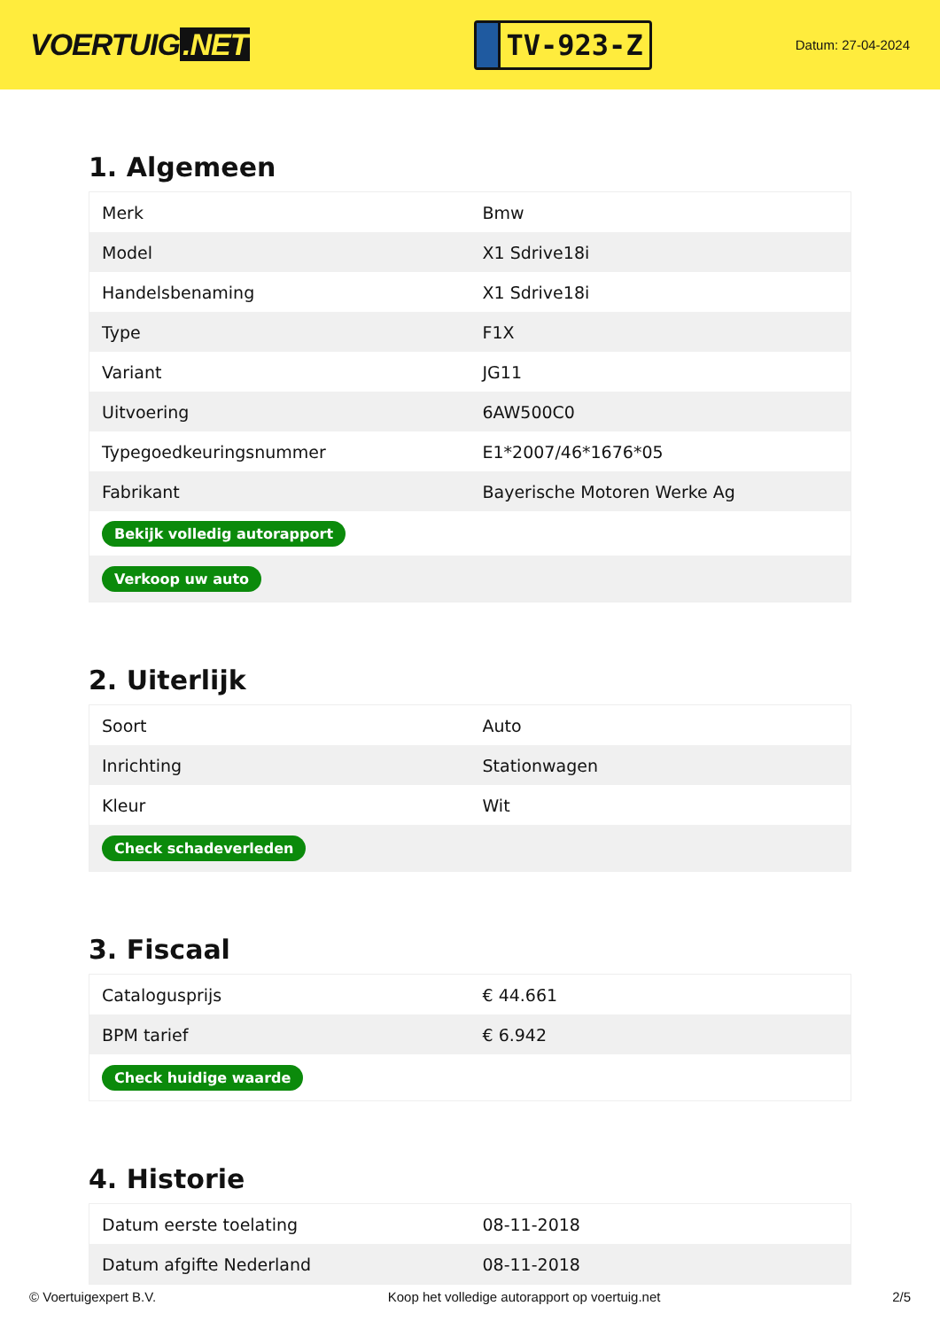VOERTUIG.NET
TV-923-Z
Datum: 27-04-2024
1. Algemeen
| Merk | Bmw |
| Model | X1 Sdrive18i |
| Handelsbenaming | X1 Sdrive18i |
| Type | F1X |
| Variant | JG11 |
| Uitvoering | 6AW500C0 |
| Typegoedkeuringsnummer | E1*2007/46*1676*05 |
| Fabrikant | Bayerische Motoren Werke Ag |
| Bekijk volledig autorapport | |
| Verkoop uw auto | |
2. Uiterlijk
| Soort | Auto |
| Inrichting | Stationwagen |
| Kleur | Wit |
| Check schadeverleden | |
3. Fiscaal
| Catalogusprijs | € 44.661 |
| BPM tarief | € 6.942 |
| Check huidige waarde | |
4. Historie
| Datum eerste toelating | 08-11-2018 |
| Datum afgifte Nederland | 08-11-2018 |
© Voertuigexpert B.V. Koop het volledige autorapport op voertuig.net 2/5